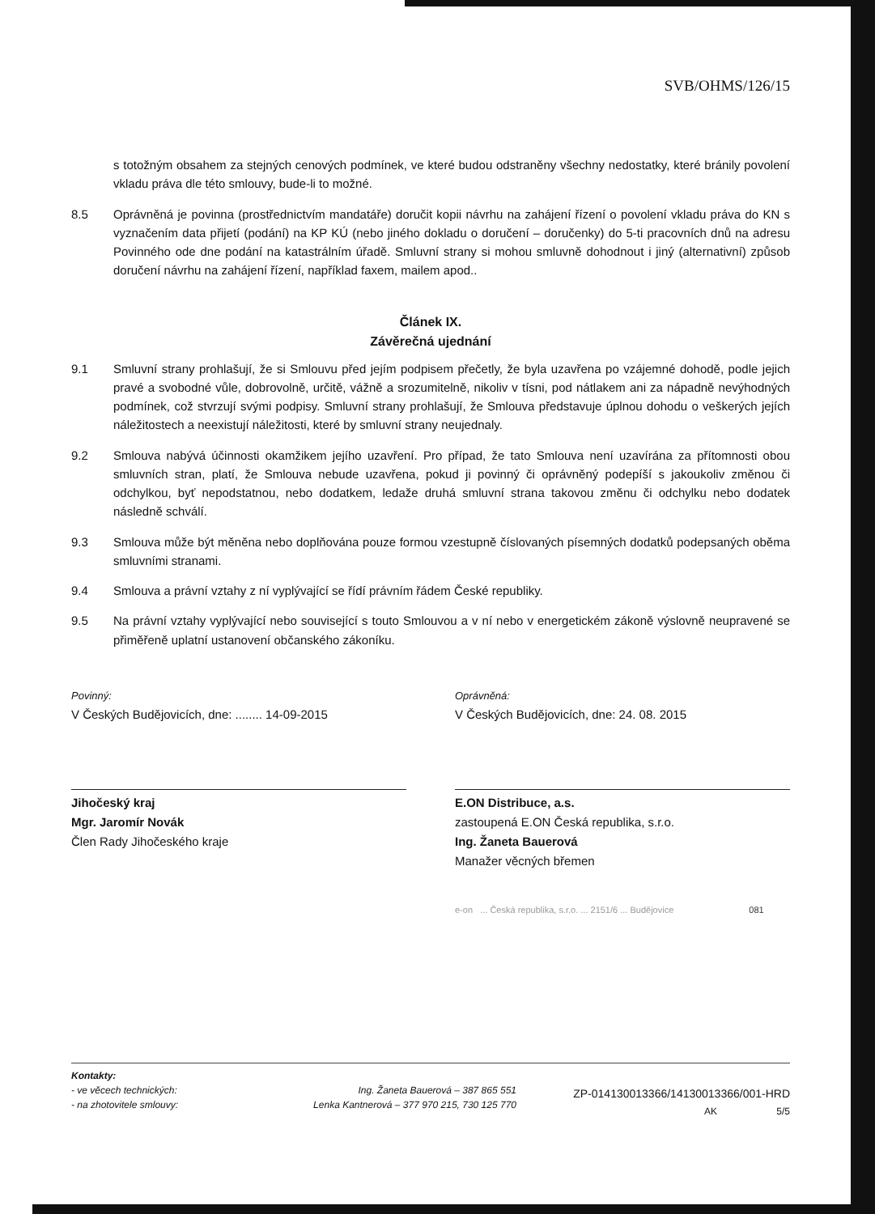SVB/OHMS/126/15
s totožným obsahem za stejných cenových podmínek, ve které budou odstraněny všechny nedostatky, které bránily povolení vkladu práva dle této smlouvy, bude-li to možné.
8.5 Oprávněná je povinna (prostřednictvím mandatáře) doručit kopii návrhu na zahájení řízení o povolení vkladu práva do KN s vyznačením data přijetí (podání) na KP KÚ (nebo jiného dokladu o doručení – doručenky) do 5-ti pracovních dnů na adresu Povinného ode dne podání na katastrálním úřadě. Smluvní strany si mohou smluvně dohodnout i jiný (alternativní) způsob doručení návrhu na zahájení řízení, například faxem, mailem apod..
Článek IX.
Závěrečná ujednání
9.1 Smluvní strany prohlašují, že si Smlouvu před jejím podpisem přečetly, že byla uzavřena po vzájemné dohodě, podle jejich pravé a svobodné vůle, dobrovolně, určitě, vážně a srozumitelně, nikoliv v tísni, pod nátlakem ani za nápadně nevýhodných podmínek, což stvrzují svými podpisy. Smluvní strany prohlašují, že Smlouva představuje úplnou dohodu o veškerých jejích náležitostech a neexistují náležitosti, které by smluvní strany neujednaly.
9.2 Smlouva nabývá účinnosti okamžikem jejího uzavření. Pro případ, že tato Smlouva není uzavírána za přítomnosti obou smluvních stran, platí, že Smlouva nebude uzavřena, pokud ji povinný či oprávněný podepíší s jakoukoliv změnou či odchylkou, byť nepodstatnou, nebo dodatkem, ledaže druhá smluvní strana takovou změnu či odchylku nebo dodatek následně schválí.
9.3 Smlouva může být měněna nebo doplňována pouze formou vzestupně číslovaných písemných dodatků podepsaných oběma smluvními stranami.
9.4 Smlouva a právní vztahy z ní vyplývající se řídí právním řádem České republiky.
9.5 Na právní vztahy vyplývající nebo související s touto Smlouvou a v ní nebo v energetickém zákoně výslovně neupravené se přiměřeně uplatní ustanovení občanského zákoníku.
Povinný:
V Českých Budějovicích, dne: ........ 14-09-2015
Jihočeský kraj
Mgr. Jaromír Novák
Člen Rady Jihočeského kraje
Oprávněná:
V Českých Budějovicích, dne: 24. 08. 2015
E.ON Distribuce, a.s.
zastoupená E.ON Česká republika, s.r.o.
Ing. Žaneta Bauerová
Manažer věcných břemen
e-on ... Česká republika, s.r.o. ... 2151/6 ... Budějovice 081
Kontakty:
- ve věcech technických:
- na zhotovitele smlouvy:
Ing. Žaneta Bauerová – 387 865 551
Lenka Kantnerová – 377 970 215, 730 125 770
ZP-014130013366/14130013366/001-HRD
AK 5/5